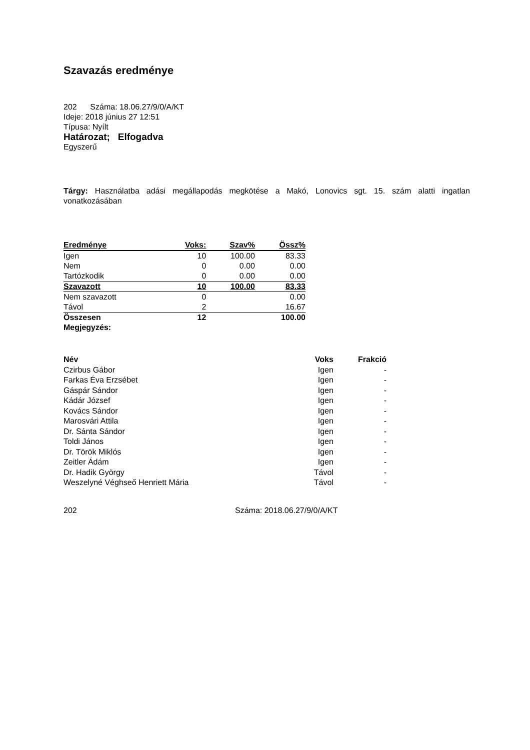Szavazás eredménye
202 Száma: 18.06.27/9/0/A/KT
Ideje: 2018 június 27 12:51
Típusa: Nyílt
Határozat; Elfogadva
Egyszerű
Tárgy: Használatba adási megállapodás megkötése a Makó, Lonovics sgt. 15. szám alatti ingatlan vonatkozásában
| Eredménye | Voks: | Szav% | Össz% |
| --- | --- | --- | --- |
| Igen | 10 | 100.00 | 83.33 |
| Nem | 0 | 0.00 | 0.00 |
| Tartózkodik | 0 | 0.00 | 0.00 |
| Szavazott | 10 | 100.00 | 83.33 |
| Nem szavazott | 0 | | 0.00 |
| Távol | 2 | | 16.67 |
| Összesen | 12 | | 100.00 |
| Megjegyzés: | | | |
| Név | Voks | Frakció |
| --- | --- | --- |
| Czirbus Gábor | Igen | - |
| Farkas Éva Erzsébet | Igen | - |
| Gáspár Sándor | Igen | - |
| Kádár József | Igen | - |
| Kovács Sándor | Igen | - |
| Marosvári Attila | Igen | - |
| Dr. Sánta Sándor | Igen | - |
| Toldi János | Igen | - |
| Dr. Török Miklós | Igen | - |
| Zeitler Ádám | Igen | - |
| Dr. Hadik György | Távol | - |
| Weszelyné Véghseő Henriett Mária | Távol | - |
202 Száma: 2018.06.27/9/0/A/KT